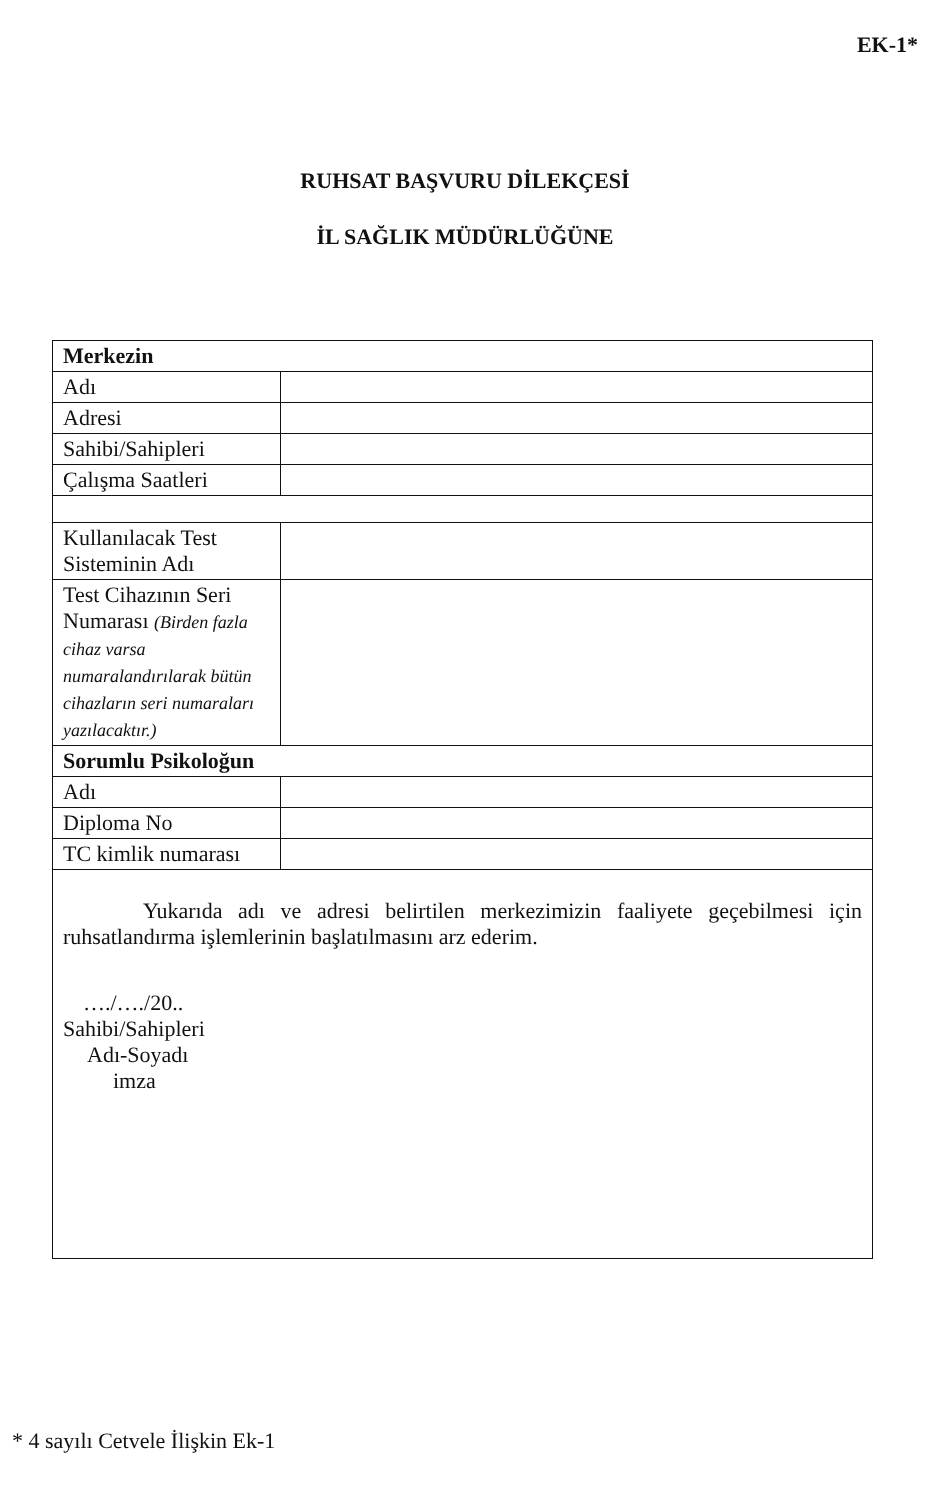EK-1*
RUHSAT BAŞVURU DİLEKÇESİ
İL SAĞLIK MÜDÜRLÜĞÜNE
| Merkezin | |
| Adı | |
| Adresi | |
| Sahibi/Sahipleri | |
| Çalışma Saatleri | |
| Kullanılacak Test Sisteminin Adı | |
| Test Cihazının Seri Numarası (Birden fazla cihaz varsa numaralandırılarak bütün cihazların seri numaraları yazılacaktır.) | |
| Sorumlu Psikoloğun | |
| Adı | |
| Diploma No | |
| TC kimlik numarası | |
| Yukarıda adı ve adresi belirtilen merkezimizin faaliyete geçebilmesi için ruhsatlandırma işlemlerinin başlatılmasını arz ederim. …./…./20.. Sahibi/Sahipleri Adı-Soyadı imza | |
* 4 sayılı Cetvele İlişkin Ek-1